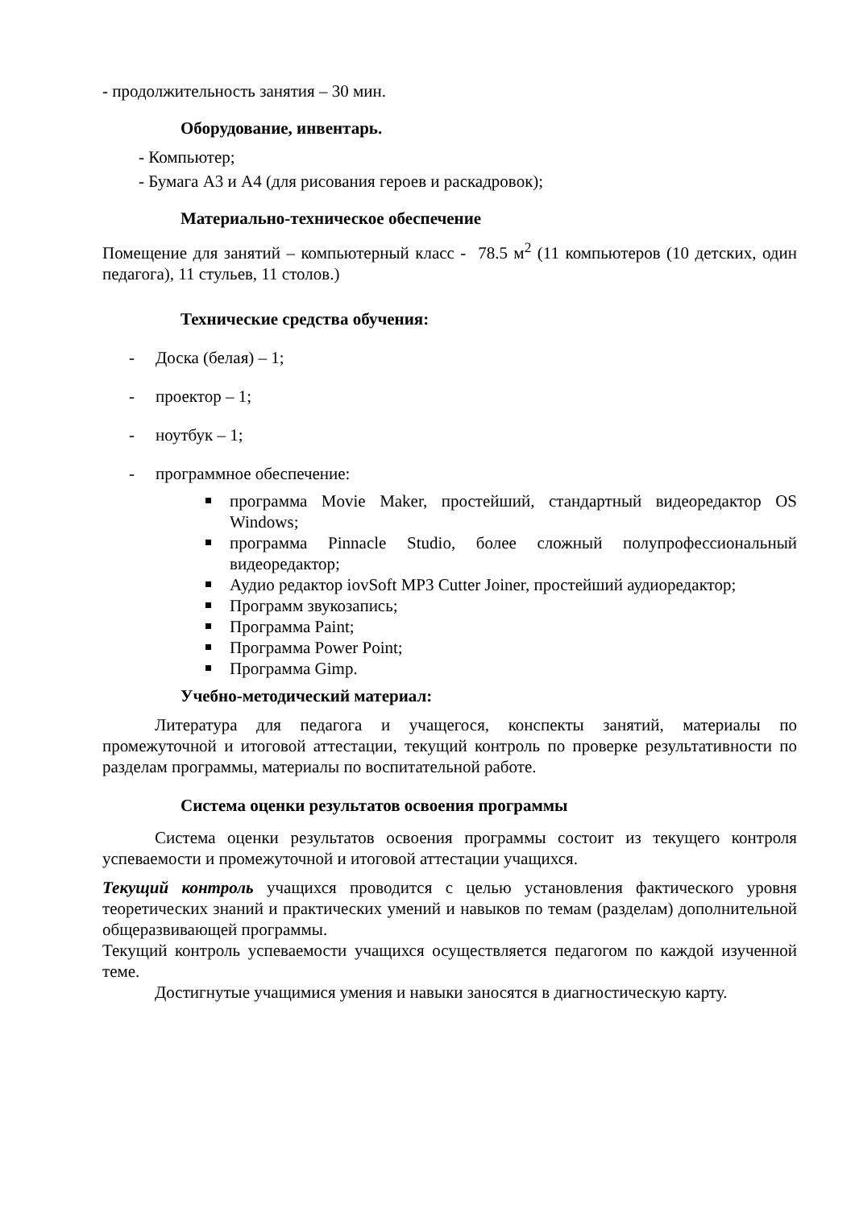- продолжительность занятия – 30 мин.
Оборудование, инвентарь.
- Компьютер;
- Бумага А3 и А4 (для рисования героев и раскадровок);
Материально-техническое обеспечение
Помещение для занятий – компьютерный класс - 78.5 м<sup>2</sup> (11 компьютеров (10 детских, один педагога), 11 стульев, 11 столов.)
Технические средства обучения:
- Доска (белая) – 1;
- проектор – 1;
- ноутбук – 1;
- программное обеспечение:
программа Movie Maker, простейший, стандартный видеоредактор OS Windows;
программа Pinnacle Studio, более сложный полупрофессиональный видеоредактор;
Аудио редактор iovSoft MP3 Cutter Joiner, простейший аудиоредактор;
Программ звукозапись;
Программа Paint;
Программа Power Point;
Программа Gimp.
Учебно-методический материал:
Литература для педагога и учащегося, конспекты занятий, материалы по промежуточной и итоговой аттестации, текущий контроль по проверке результативности по разделам программы, материалы по воспитательной работе.
Система оценки результатов освоения программы
Система оценки результатов освоения программы состоит из текущего контроля успеваемости и промежуточной и итоговой аттестации учащихся.
Текущий контроль учащихся проводится с целью установления фактического уровня теоретических знаний и практических умений и навыков по темам (разделам) дополнительной общеразвивающей программы.
Текущий контроль успеваемости учащихся осуществляется педагогом по каждой изученной теме.
Достигнутые учащимися умения и навыки заносятся в диагностическую карту.